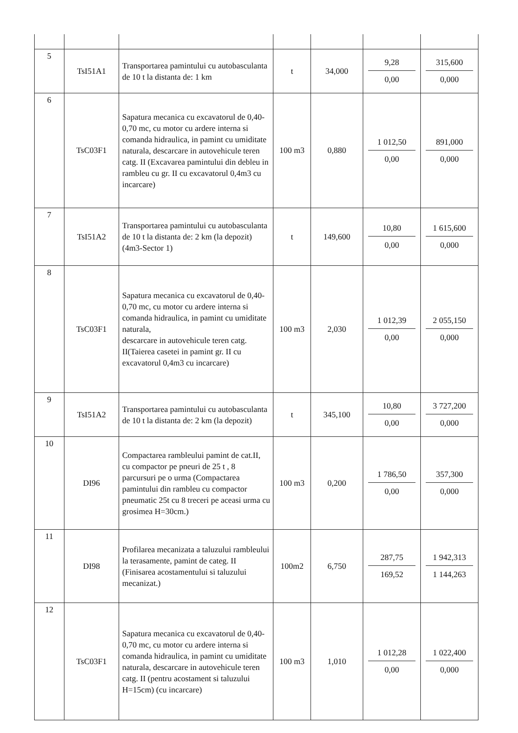| 5 | TsI51A1 | Transportarea pamintului cu autobasculanta de 10 t la distanta de: 1 km | t | 34,000 | 9,28 0,00 | 315,600 0,000 |
| 6 | TsC03F1 | Sapatura mecanica cu excavatorul de 0,40-0,70 mc, cu motor cu ardere interna si comanda hidraulica, in pamint cu umiditate naturala, descarcare in autovehicule teren catg. II (Excavarea pamintului din debleu in rambleu cu gr. II cu excavatorul 0,4m3 cu incarcare) | 100 m3 | 0,880 | 1 012,50 0,00 | 891,000 0,000 |
| 7 | TsI51A2 | Transportarea pamintului cu autobasculanta de 10 t la distanta de: 2 km (la depozit)(4m3-Sector 1) | t | 149,600 | 10,80 0,00 | 1 615,600 0,000 |
| 8 | TsC03F1 | Sapatura mecanica cu excavatorul de 0,40-0,70 mc, cu motor cu ardere interna si comanda hidraulica, in pamint cu umiditate naturala, descarcare in autovehicule teren catg. II(Taierea casetei in pamint gr. II cu excavatorul 0,4m3 cu incarcare) | 100 m3 | 2,030 | 1 012,39 0,00 | 2 055,150 0,000 |
| 9 | TsI51A2 | Transportarea pamintului cu autobasculanta de 10 t la distanta de: 2 km (la depozit) | t | 345,100 | 10,80 0,00 | 3 727,200 0,000 |
| 10 | DI96 | Compactarea rambleului pamint de cat.II, cu compactor pe pneuri de 25 t , 8 parcursuri pe o urma (Compactarea pamintului din rambleu cu compactor pneumatic 25t cu 8 treceri pe aceasi urma cu grosimea H=30cm.) | 100 m3 | 0,200 | 1 786,50 0,00 | 357,300 0,000 |
| 11 | DI98 | Profilarea mecanizata a taluzului rambleului la terasamente, pamint de categ. II (Finisarea acostamentului si taluzului mecanizat.) | 100m2 | 6,750 | 287,75 169,52 | 1 942,313 1 144,263 |
| 12 | TsC03F1 | Sapatura mecanica cu excavatorul de 0,40-0,70 mc, cu motor cu ardere interna si comanda hidraulica, in pamint cu umiditate naturala, descarcare in autovehicule teren catg. II (pentru acostament si taluzului H=15cm) (cu incarcare) | 100 m3 | 1,010 | 1 012,28 0,00 | 1 022,400 0,000 |